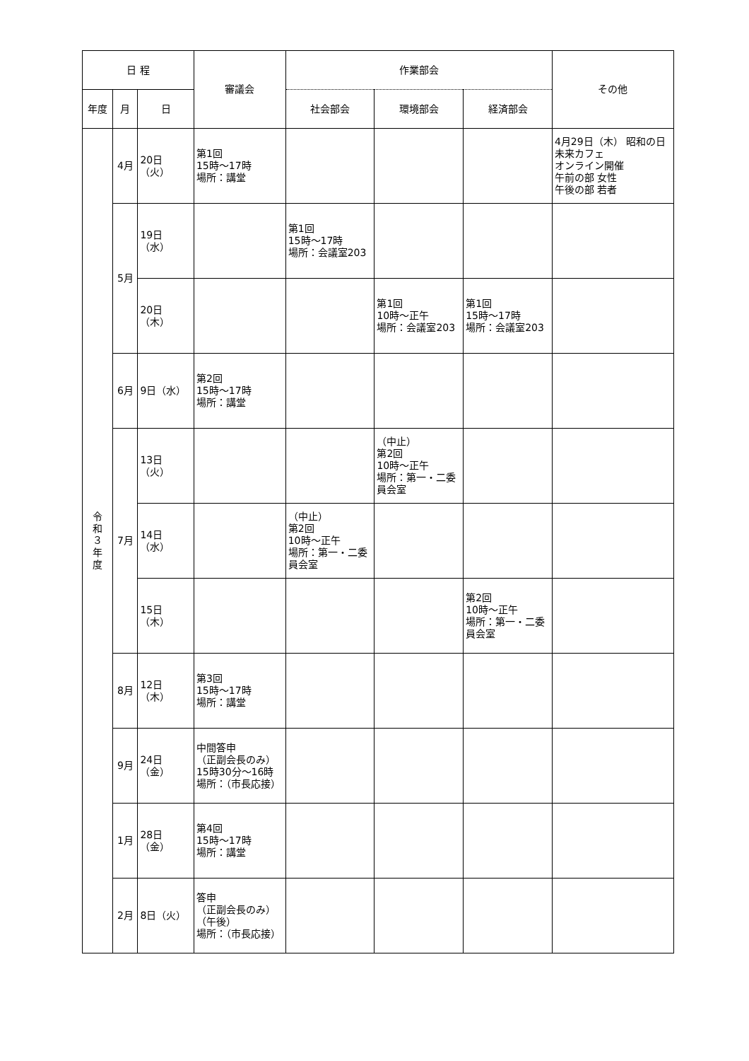| 日 程 | | | 審議会 | 作業部会 | | | その他 |
| --- | --- | --- | --- | --- | --- | --- | --- |
| 年度 | 月 | 日 | | 社会部会 | 環境部会 | 経済部会 | |
| 令 和 ３ 年 度 | 4月 | 20日（火） | 第1回 15時～17時 場所：講堂 | | | | 4月29日（木） 昭和の日 未来カフェ オンライン開催 午前の部 女性 午後の部 若者 |
| | 5月 | 19日（水） | | 第1回 15時～17時 場所：会議室203 | | | |
| | | 20日（木） | | | 第1回 10時～正午 場所：会議室203 | 第1回 15時～17時 場所：会議室203 | |
| | 6月 | 9日（水） | 第2回 15時～17時 場所：講堂 | | | | |
| | 7月 | 13日（火） | | | （中止） 第2回 10時～正午 場所：第一・二委員会室 | | |
| | | 14日（水） | | （中止） 第2回 10時～正午 場所：第一・二委員会室 | | | |
| | | 15日（木） | | | | 第2回 10時～正午 場所：第一・二委員会室 | |
| | 8月 | 12日（木） | 第3回 15時～17時 場所：講堂 | | | | |
| | 9月 | 24日（金） | 中間答申 （正副会長のみ） 15時30分～16時 場所：（市長応接） | | | | |
| | 1月 | 28日（金） | 第4回 15時～17時 場所：講堂 | | | | |
| | 2月 | 8日（火） | 答申 （正副会長のみ） （午後） 場所：（市長応接） | | | | |